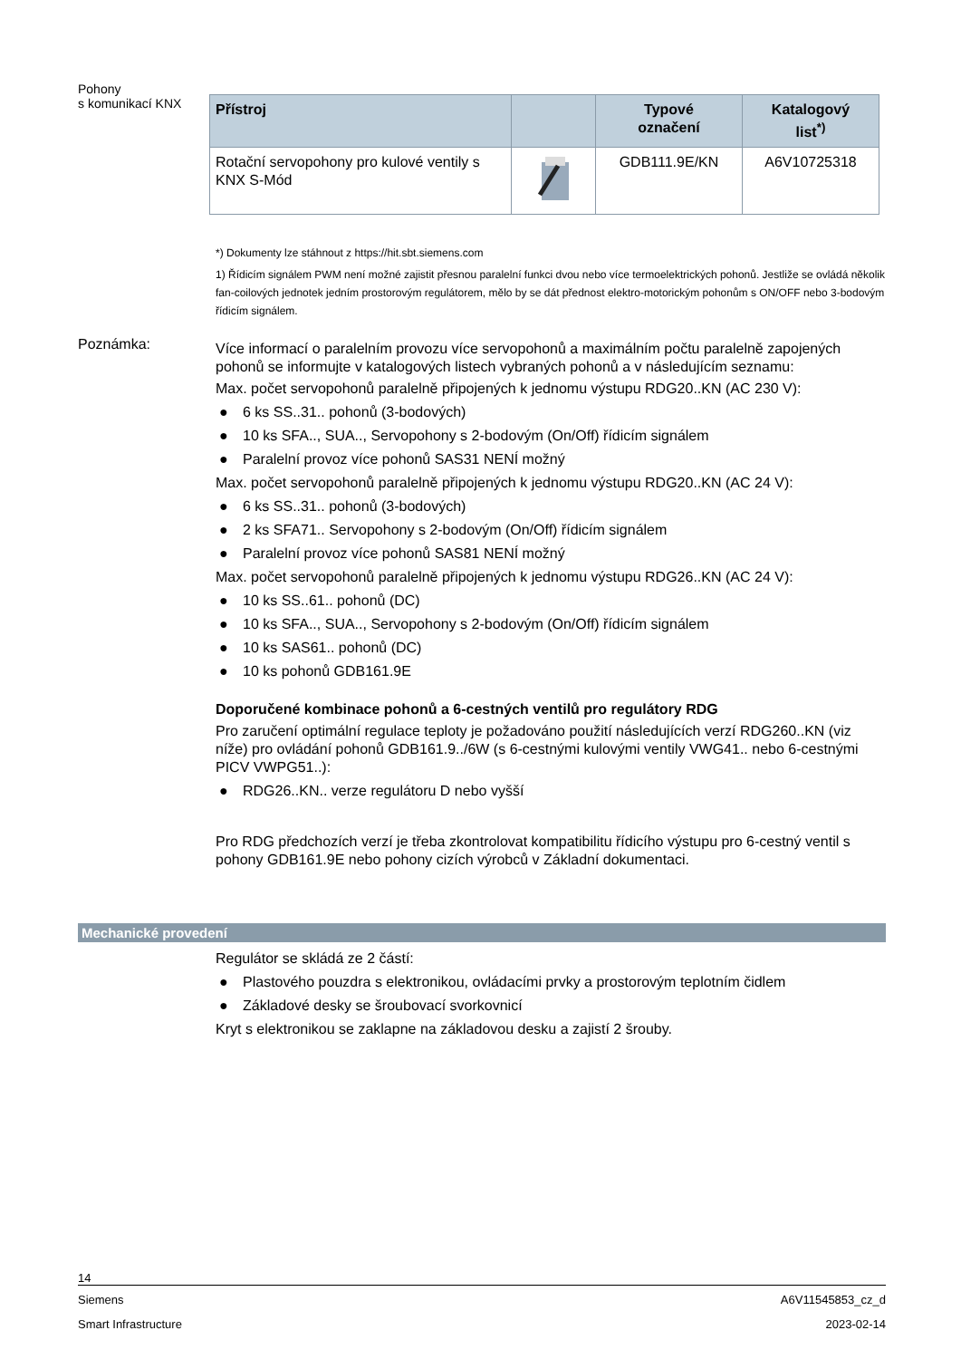Pohony
s komunikací KNX
| Přístroj | | Typové označení | Katalogový list<sup>*)</sup> |
| --- | --- | --- | --- |
| Rotační servopohony pro kulové ventily s KNX S-Mód | | GDB111.9E/KN | A6V10725318 |
*) Dokumenty lze stáhnout z https://hit.sbt.siemens.com
1) Řídicím signálem PWM není možné zajistit přesnou paralelní funkci dvou nebo více termoelektrických pohonů. Jestliže se ovládá několik fan-coilových jednotek jedním prostorovým regulátorem, mělo by se dát přednost elektro-motorickým pohonům s ON/OFF nebo 3-bodovým řídicím signálem.
Poznámka:
Více informací o paralelním provozu více servopohonů a maximálním počtu paralelně zapojených pohonů se informujte v katalogových listech vybraných pohonů a v následujícím seznamu:
Max. počet servopohonů paralelně připojených k jednomu výstupu RDG20..KN (AC 230 V):
● 6 ks SS..31.. pohonů (3-bodových)
● 10 ks SFA.., SUA.., Servopohony s 2-bodovým (On/Off) řídicím signálem
● Paralelní provoz více pohonů SAS31 NENÍ možný
Max. počet servopohonů paralelně připojených k jednomu výstupu RDG20..KN (AC 24 V):
● 6 ks SS..31.. pohonů (3-bodových)
● 2 ks SFA71.. Servopohony s 2-bodovým (On/Off) řídicím signálem
● Paralelní provoz více pohonů SAS81 NENÍ možný
Max. počet servopohonů paralelně připojených k jednomu výstupu RDG26..KN (AC 24 V):
● 10 ks SS..61.. pohonů (DC)
● 10 ks SFA.., SUA.., Servopohony s 2-bodovým (On/Off) řídicím signálem
● 10 ks SAS61.. pohonů (DC)
● 10 ks pohonů GDB161.9E
Doporučené kombinace pohonů a 6-cestných ventilů pro regulátory RDG
Pro zaručení optimální regulace teploty je požadováno použití následujících verzí RDG260..KN (viz níže) pro ovládání pohonů GDB161.9../6W (s 6-cestnými kulovými ventily VWG41.. nebo 6-cestnými PICV VWPG51..):
● RDG26..KN.. verze regulátoru D nebo vyšší
Pro RDG předchozích verzí je třeba zkontrolovat kompatibilitu řídicího výstupu pro 6-cestný ventil s pohony GDB161.9E nebo pohony cizích výrobců v Základní dokumentaci.
Mechanické provedení
Regulátor se skládá ze 2 částí:
● Plastového pouzdra s elektronikou, ovládacími prvky a prostorovým teplotním čidlem
● Základové desky se šroubovací svorkovnicí
Kryt s elektronikou se zaklapne na základovou desku a zajistí 2 šrouby.
14
Siemens A6V11545853_cz_d
Smart Infrastructure 2023-02-14